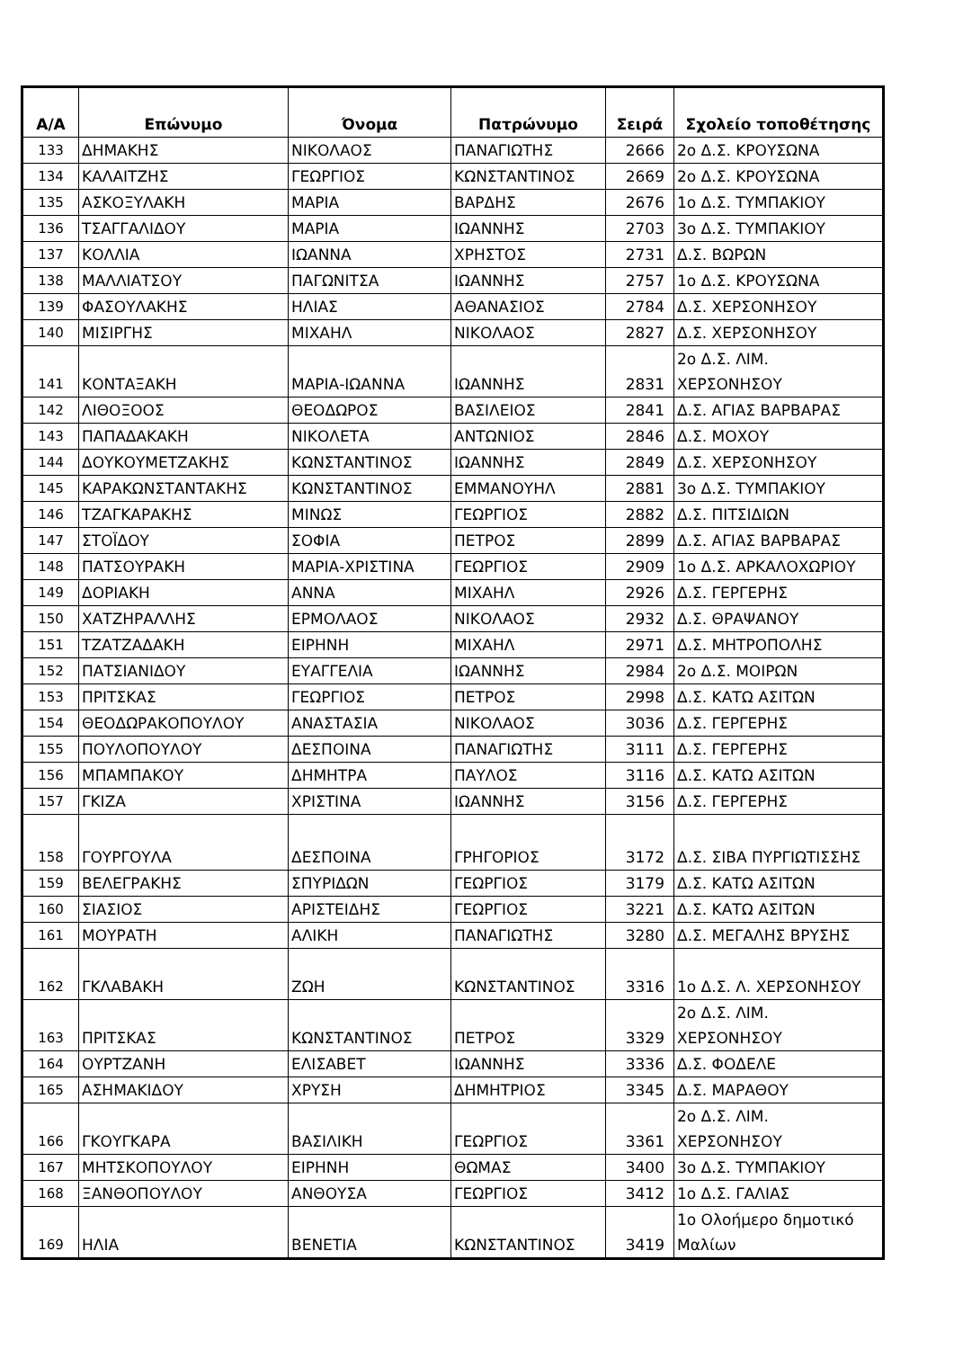| Α/Α | Επώνυμο | Όνομα | Πατρώνυμο | Σειρά | Σχολείο τοποθέτησης |
| --- | --- | --- | --- | --- | --- |
| 133 | ΔΗΜΑΚΗΣ | ΝΙΚΟΛΑΟΣ | ΠΑΝΑΓΙΩΤΗΣ | 2666 | 2ο Δ.Σ. ΚΡΟΥΣΩΝΑ |
| 134 | ΚΑΛΑΙΤΖΗΣ | ΓΕΩΡΓΙΟΣ | ΚΩΝΣΤΑΝΤΙΝΟΣ | 2669 | 2ο Δ.Σ. ΚΡΟΥΣΩΝΑ |
| 135 | ΑΣΚΟΞΥΛΑΚΗ | ΜΑΡΙΑ | ΒΑΡΔΗΣ | 2676 | 1ο Δ.Σ. ΤΥΜΠΑΚΙΟΥ |
| 136 | ΤΣΑΓΓΑΛΙΔΟΥ | ΜΑΡΙΑ | ΙΩΑΝΝΗΣ | 2703 | 3ο Δ.Σ. ΤΥΜΠΑΚΙΟΥ |
| 137 | ΚΟΛΛΙΑ | ΙΩΑΝΝΑ | ΧΡΗΣΤΟΣ | 2731 | Δ.Σ. ΒΩΡΩΝ |
| 138 | ΜΑΛΛΙΑΤΣΟΥ | ΠΑΓΩΝΙΤΣΑ | ΙΩΑΝΝΗΣ | 2757 | 1ο Δ.Σ. ΚΡΟΥΣΩΝΑ |
| 139 | ΦΑΣΟΥΛΑΚΗΣ | ΗΛΙΑΣ | ΑΘΑΝΑΣΙΟΣ | 2784 | Δ.Σ. ΧΕΡΣΟΝΗΣΟΥ |
| 140 | ΜΙΣΙΡΓΗΣ | ΜΙΧΑΗΛ | ΝΙΚΟΛΑΟΣ | 2827 | Δ.Σ. ΧΕΡΣΟΝΗΣΟΥ |
| 141 | ΚΟΝΤΑΞΑΚΗ | ΜΑΡΙΑ-ΙΩΑΝΝΑ | ΙΩΑΝΝΗΣ | 2831 | 2ο Δ.Σ. ΛΙΜ. ΧΕΡΣΟΝΗΣΟΥ |
| 142 | ΛΙΘΟΞΟΟΣ | ΘΕΟΔΩΡΟΣ | ΒΑΣΙΛΕΙΟΣ | 2841 | Δ.Σ. ΑΓΙΑΣ ΒΑΡΒΑΡΑΣ |
| 143 | ΠΑΠΑΔΑΚΑΚΗ | ΝΙΚΟΛΕΤΑ | ΑΝΤΩΝΙΟΣ | 2846 | Δ.Σ. ΜΟΧΟΥ |
| 144 | ΔΟΥΚΟΥΜΕΤΖΑΚΗΣ | ΚΩΝΣΤΑΝΤΙΝΟΣ | ΙΩΑΝΝΗΣ | 2849 | Δ.Σ. ΧΕΡΣΟΝΗΣΟΥ |
| 145 | ΚΑΡΑΚΩΝΣΤΑΝΤΑΚΗΣ | ΚΩΝΣΤΑΝΤΙΝΟΣ | ΕΜΜΑΝΟΥΗΛ | 2881 | 3ο Δ.Σ. ΤΥΜΠΑΚΙΟΥ |
| 146 | ΤΖΑΓΚΑΡΑΚΗΣ | ΜΙΝΩΣ | ΓΕΩΡΓΙΟΣ | 2882 | Δ.Σ. ΠΙΤΣΙΔΙΩΝ |
| 147 | ΣΤΟΪΔΟΥ | ΣΟΦΙΑ | ΠΕΤΡΟΣ | 2899 | Δ.Σ. ΑΓΙΑΣ ΒΑΡΒΑΡΑΣ |
| 148 | ΠΑΤΣΟΥΡΑΚΗ | ΜΑΡΙΑ-ΧΡΙΣΤΙΝΑ | ΓΕΩΡΓΙΟΣ | 2909 | 1ο Δ.Σ. ΑΡΚΑΛΟΧΩΡΙΟΥ |
| 149 | ΔΟΡΙΑΚΗ | ΑΝΝΑ | ΜΙΧΑΗΛ | 2926 | Δ.Σ. ΓΕΡΓΕΡΗΣ |
| 150 | ΧΑΤΖΗΡΑΛΛΗΣ | ΕΡΜΟΛΑΟΣ | ΝΙΚΟΛΑΟΣ | 2932 | Δ.Σ. ΘΡΑΨΑΝΟΥ |
| 151 | ΤΖΑΤΖΑΔΑΚΗ | ΕΙΡΗΝΗ | ΜΙΧΑΗΛ | 2971 | Δ.Σ. ΜΗΤΡΟΠΟΛΗΣ |
| 152 | ΠΑΤΣΙΑΝΙΔΟΥ | ΕΥΑΓΓΕΛΙΑ | ΙΩΑΝΝΗΣ | 2984 | 2ο Δ.Σ. ΜΟΙΡΩΝ |
| 153 | ΠΡΙΤΣΚΑΣ | ΓΕΩΡΓΙΟΣ | ΠΕΤΡΟΣ | 2998 | Δ.Σ. ΚΑΤΩ ΑΣΙΤΩΝ |
| 154 | ΘΕΟΔΩΡΑΚΟΠΟΥΛΟΥ | ΑΝΑΣΤΑΣΙΑ | ΝΙΚΟΛΑΟΣ | 3036 | Δ.Σ. ΓΕΡΓΕΡΗΣ |
| 155 | ΠΟΥΛΟΠΟΥΛΟΥ | ΔΕΣΠΟΙΝΑ | ΠΑΝΑΓΙΩΤΗΣ | 3111 | Δ.Σ. ΓΕΡΓΕΡΗΣ |
| 156 | ΜΠΑΜΠΑΚΟΥ | ΔΗΜΗΤΡΑ | ΠΑΥΛΟΣ | 3116 | Δ.Σ. ΚΑΤΩ ΑΣΙΤΩΝ |
| 157 | ΓΚΙΖΑ | ΧΡΙΣΤΙΝΑ | ΙΩΑΝΝΗΣ | 3156 | Δ.Σ. ΓΕΡΓΕΡΗΣ |
| 158 | ΓΟΥΡΓΟΥΛΑ | ΔΕΣΠΟΙΝΑ | ΓΡΗΓΟΡΙΟΣ | 3172 | Δ.Σ. ΣΙΒΑ ΠΥΡΓΙΩΤΙΣΣΗΣ |
| 159 | ΒΕΛΕΓΡΑΚΗΣ | ΣΠΥΡΙΔΩΝ | ΓΕΩΡΓΙΟΣ | 3179 | Δ.Σ. ΚΑΤΩ ΑΣΙΤΩΝ |
| 160 | ΣΙΑΣΙΟΣ | ΑΡΙΣΤΕΙΔΗΣ | ΓΕΩΡΓΙΟΣ | 3221 | Δ.Σ. ΚΑΤΩ ΑΣΙΤΩΝ |
| 161 | ΜΟΥΡΑΤΗ | ΑΛΙΚΗ | ΠΑΝΑΓΙΩΤΗΣ | 3280 | Δ.Σ. ΜΕΓΑΛΗΣ ΒΡΥΣΗΣ |
| 162 | ΓΚΛΑΒΑΚΗ | ΖΩΗ | ΚΩΝΣΤΑΝΤΙΝΟΣ | 3316 | 1ο Δ.Σ. Λ. ΧΕΡΣΟΝΗΣΟΥ |
| 163 | ΠΡΙΤΣΚΑΣ | ΚΩΝΣΤΑΝΤΙΝΟΣ | ΠΕΤΡΟΣ | 3329 | 2ο Δ.Σ. ΛΙΜ. ΧΕΡΣΟΝΗΣΟΥ |
| 164 | ΟΥΡΤΖΑΝΗ | ΕΛΙΣΑΒΕΤ | ΙΩΑΝΝΗΣ | 3336 | Δ.Σ. ΦΟΔΕΛΕ |
| 165 | ΑΣΗΜΑΚΙΔΟΥ | ΧΡΥΣΗ | ΔΗΜΗΤΡΙΟΣ | 3345 | Δ.Σ. ΜΑΡΑΘΟΥ |
| 166 | ΓΚΟΥΓΚΑΡΑ | ΒΑΣΙΛΙΚΗ | ΓΕΩΡΓΙΟΣ | 3361 | 2ο Δ.Σ. ΛΙΜ. ΧΕΡΣΟΝΗΣΟΥ |
| 167 | ΜΗΤΣΚΟΠΟΥΛΟΥ | ΕΙΡΗΝΗ | ΘΩΜΑΣ | 3400 | 3ο Δ.Σ. ΤΥΜΠΑΚΙΟΥ |
| 168 | ΞΑΝΘΟΠΟΥΛΟΥ | ΑΝΘΟΥΣΑ | ΓΕΩΡΓΙΟΣ | 3412 | 1ο Δ.Σ. ΓΑΛΙΑΣ |
| 169 | ΗΛΙΑ | ΒΕΝΕΤΙΑ | ΚΩΝΣΤΑΝΤΙΝΟΣ | 3419 | 1ο Ολοήμερο δημοτικό Μαλίων |